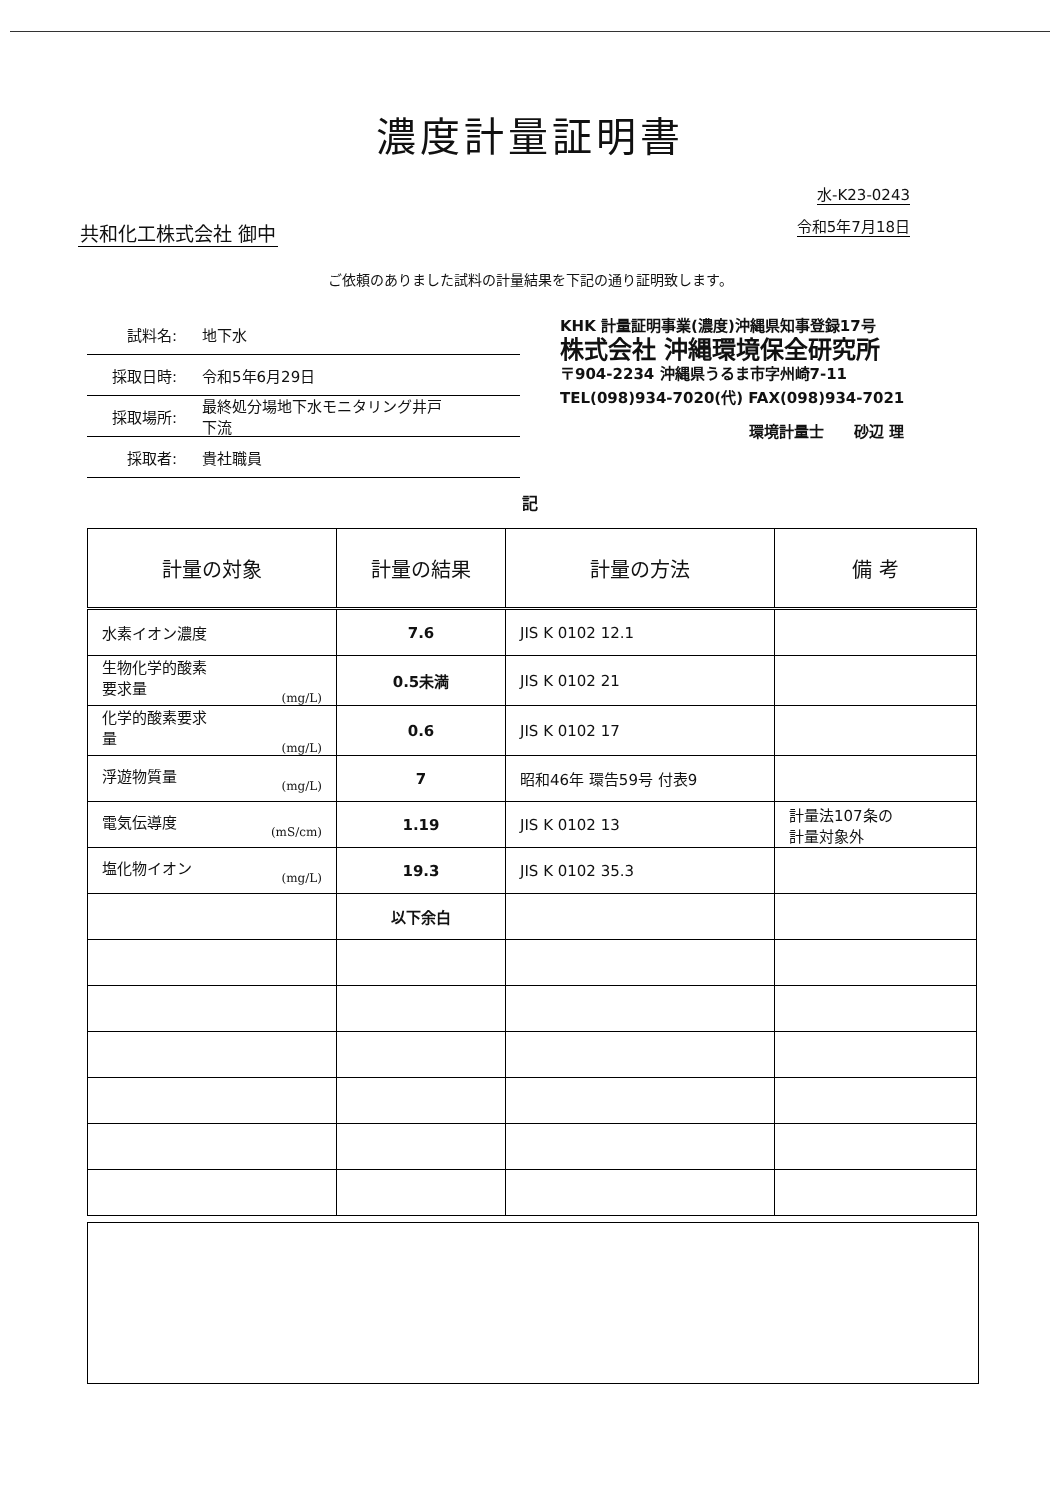濃度計量証明書
共和化工株式会社 御中
水-K23-0243
令和5年7月18日
ご依頼のありました試料の計量結果を下記の通り証明致します。
試料名: 地下水
採取日時: 令和5年6月29日
採取場所: 最終処分場地下水モニタリング井戸
下流
採取者: 貴社職員
KHK 計量証明事業(濃度)沖縄県知事登録17号
株式会社 沖縄環境保全研究所
〒904-2234 沖縄県うるま市字州崎7-11
TEL(098)934-7020(代) FAX(098)934-7021
環境計量士　　砂辺 理
記
| 計量の対象 | 計量の結果 | 計量の方法 | 備 考 |
| --- | --- | --- | --- |
| 水素イオン濃度 | 7.6 | JIS K 0102 12.1 | |
| 生物化学的酸素 要求量 (mg/L) | 0.5未満 | JIS K 0102 21 | |
| 化学的酸素要求 量 (mg/L) | 0.6 | JIS K 0102 17 | |
| 浮遊物質量 (mg/L) | 7 | 昭和46年 環告59号 付表9 | |
| 電気伝導度 (mS/cm) | 1.19 | JIS K 0102 13 | 計量法107条の 計量対象外 |
| 塩化物イオン (mg/L) | 19.3 | JIS K 0102 35.3 | |
| | 以下余白 | | |